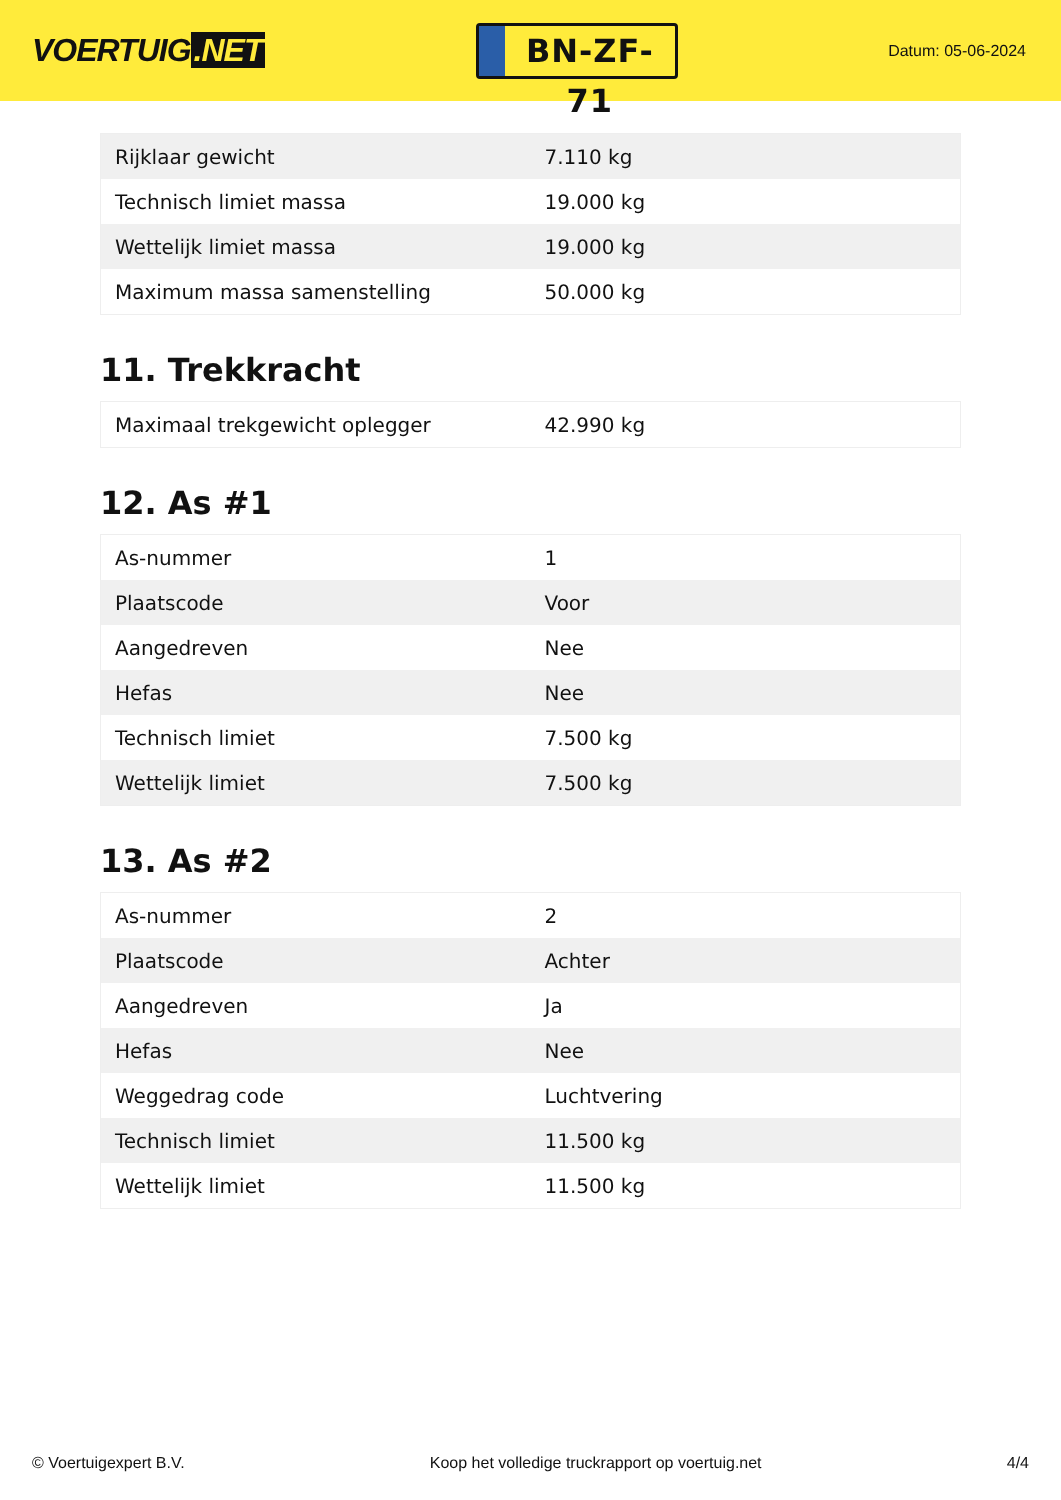VOERTUIG.NET
BN-ZF-71
Datum: 05-06-2024
| Rijklaar gewicht | 7.110 kg |
| Technisch limiet massa | 19.000 kg |
| Wettelijk limiet massa | 19.000 kg |
| Maximum massa samenstelling | 50.000 kg |
11. Trekkracht
| Maximaal trekgewicht oplegger | 42.990 kg |
12. As #1
| As-nummer | 1 |
| Plaatscode | Voor |
| Aangedreven | Nee |
| Hefas | Nee |
| Technisch limiet | 7.500 kg |
| Wettelijk limiet | 7.500 kg |
13. As #2
| As-nummer | 2 |
| Plaatscode | Achter |
| Aangedreven | Ja |
| Hefas | Nee |
| Weggedrag code | Luchtvering |
| Technisch limiet | 11.500 kg |
| Wettelijk limiet | 11.500 kg |
© Voertuigexpert B.V. Koop het volledige truckrapport op voertuig.net 4/4